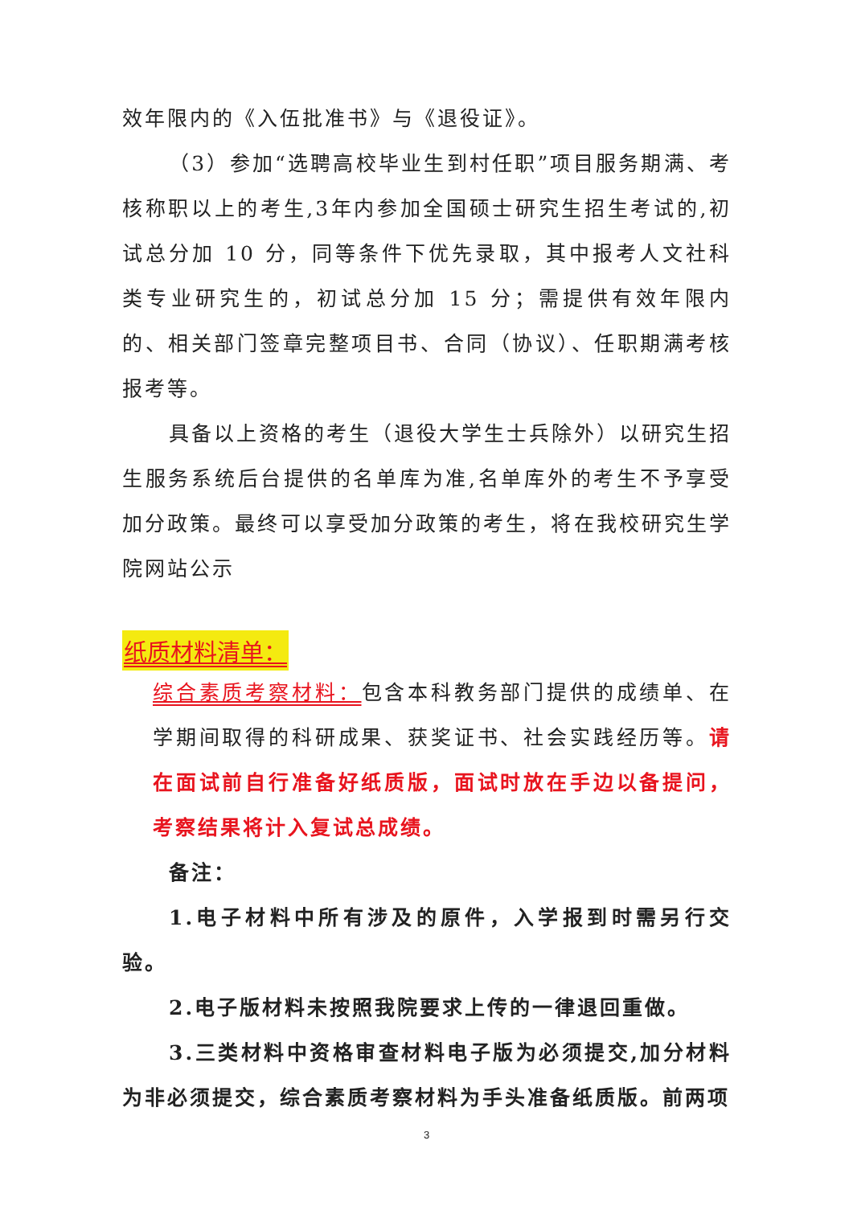效年限内的《入伍批准书》与《退役证》。
（3）参加“选聘高校毕业生到村任职”项目服务期满、考核称职以上的考生,3年内参加全国硕士研究生招生考试的,初试总分加 10 分，同等条件下优先录取，其中报考人文社科类专业研究生的，初试总分加 15 分；需提供有效年限内的、相关部门签章完整项目书、合同（协议）、任职期满考核报考等。
具备以上资格的考生（退役大学生士兵除外）以研究生招生服务系统后台提供的名单库为准,名单库外的考生不予享受加分政策。最终可以享受加分政策的考生，将在我校研究生学院网站公示
纸质材料清单：
综合素质考察材料：包含本科教务部门提供的成绩单、在学期间取得的科研成果、获奖证书、社会实践经历等。请在面试前自行准备好纸质版，面试时放在手边以备提问，考察结果将计入复试总成绩。
备注：
1.电子材料中所有涉及的原件，入学报到时需另行交验。
2.电子版材料未按照我院要求上传的一律退回重做。
3.三类材料中资格审查材料电子版为必须提交,加分材料为非必须提交，综合素质考察材料为手头准备纸质版。前两项
3